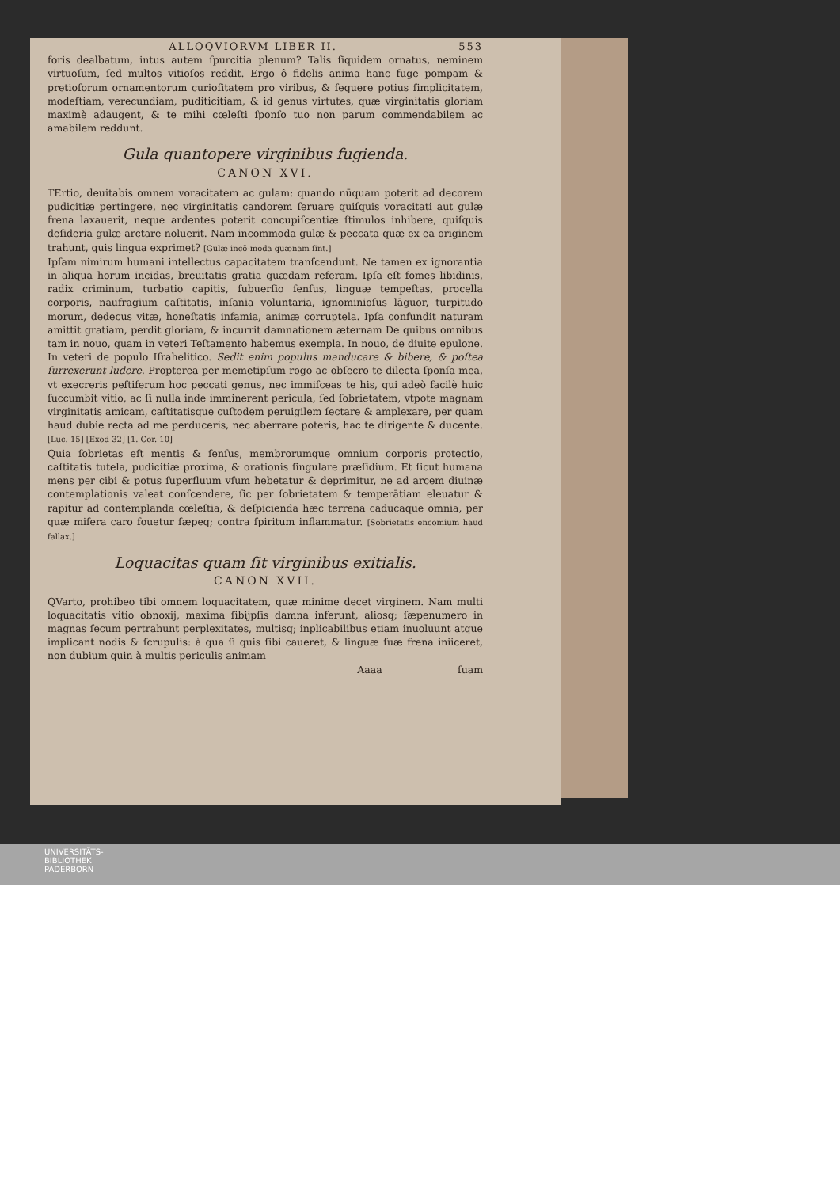ALLOQVIORVM LIBER II. 553
foris dealbatum, intus autem ſpurcitia plenum? Talis ſiquidem ornatus, neminem virtuoſum, ſed multos vitioſos reddit. Ergo ô fidelis anima hanc fuge pompam & pretioſorum ornamentorum curioſitatem pro viribus, & ſequere potius ſimplicitatem, modeſtiam, verecundiam, puditicitiam, & id genus virtutes, quæ virginitatis gloriam maximè adaugent, & te mihi cœleſti ſponſo tuo non parum commendabilem ac amabilem reddunt.
Gula quantopere virginibus fugienda.
CANON XVI.
TErtio, deuitabis omnem voracitatem ac gulam: quando nūquam poterit ad decorem pudicitiæ pertingere, nec virginitatis candorem ſeruare quiſquis voracitati aut gulæ frena laxauerit, neque ardentes poterit concupiſcentiæ ſtimulos inhibere, quiſquis deſideria gulæ arctare noluerit. Nam incommoda gulæ & peccata quæ ex ea originem trahunt, quis lingua exprimet? [Gulæ incō-moda quænam ſint.]
Ipſam nimirum humani intellectus capacitatem tranſcendunt. Ne tamen ex ignorantia in aliqua horum incidas, breuitatis gratia quædam referam. Ipſa eſt fomes libidinis, radix criminum, turbatio capitis, ſubuerſio ſenſus, linguæ tempeſtas, procella corporis, naufragium caſtitatis, inſania voluntaria, ignominioſus lāguor, turpitudo morum, dedecus vitæ, honeſtatis infamia, animæ corruptela. Ipſa confundit naturam amittit gratiam, perdit gloriam, & incurrit damnationem æternam De quibus omnibus tam in nouo, quam in veteri Teſtamento habemus exempla. In nouo, de diuite epulone. In veteri de populo Iſrahelitico. Sedit enim populus manducare & bibere, & poſtea ſurrexerunt ludere. Propterea per memetipſum rogo ac obſecro te dilecta ſponſa mea, vt execreris peſtiferum hoc peccati genus, nec immiſceas te his, qui adeò facilè huic ſuccumbit vitio, ac ſi nulla inde imminerent pericula, ſed ſobrietatem, vtpote magnam virginitatis amicam, caſtitatisque cuſtodem peruigilem ſectare & amplexare, per quam haud dubie recta ad me perduceris, nec aberrare poteris, hac te dirigente & ducente. [Luc. 15] [Exod 32] [1. Cor. 10]
Quia ſobrietas eſt mentis & ſenſus, membrorumque omnium corporis protectio, caſtitatis tutela, pudicitiæ proxima, & orationis ſingulare præſidium. Et ſicut humana mens per cibi & potus ſuperfluum vſum hebetatur & deprimitur, ne ad arcem diuinæ contemplationis valeat conſcendere, ſic per ſobrietatem & temperātiam eleuatur & rapitur ad contemplanda cœleſtia, & deſpicienda hæc terrena caducaque omnia, per quæ miſera caro fouetur ſæpeq; contra ſpiritum inflammatur. [Sobrietatis encomium haud fallax.]
Loquacitas quam ſit virginibus exitialis.
CANON XVII.
QVarto, prohibeo tibi omnem loquacitatem, quæ minime decet virginem. Nam multi loquacitatis vitio obnoxij, maxima ſibijpſis damna inferunt, aliosq; ſæpenumero in magnas ſecum pertrahunt perplexitates, multisq; inplicabilibus etiam inuoluunt atque implicant nodis & ſcrupulis: à qua ſi quis ſibi caueret, & linguæ ſuæ frena iniiceret, non dubium quin à multis periculis animam
Aaaa ſuam
UNIVERSITÄTS-
BIBLIOTHEK
PADERBORN